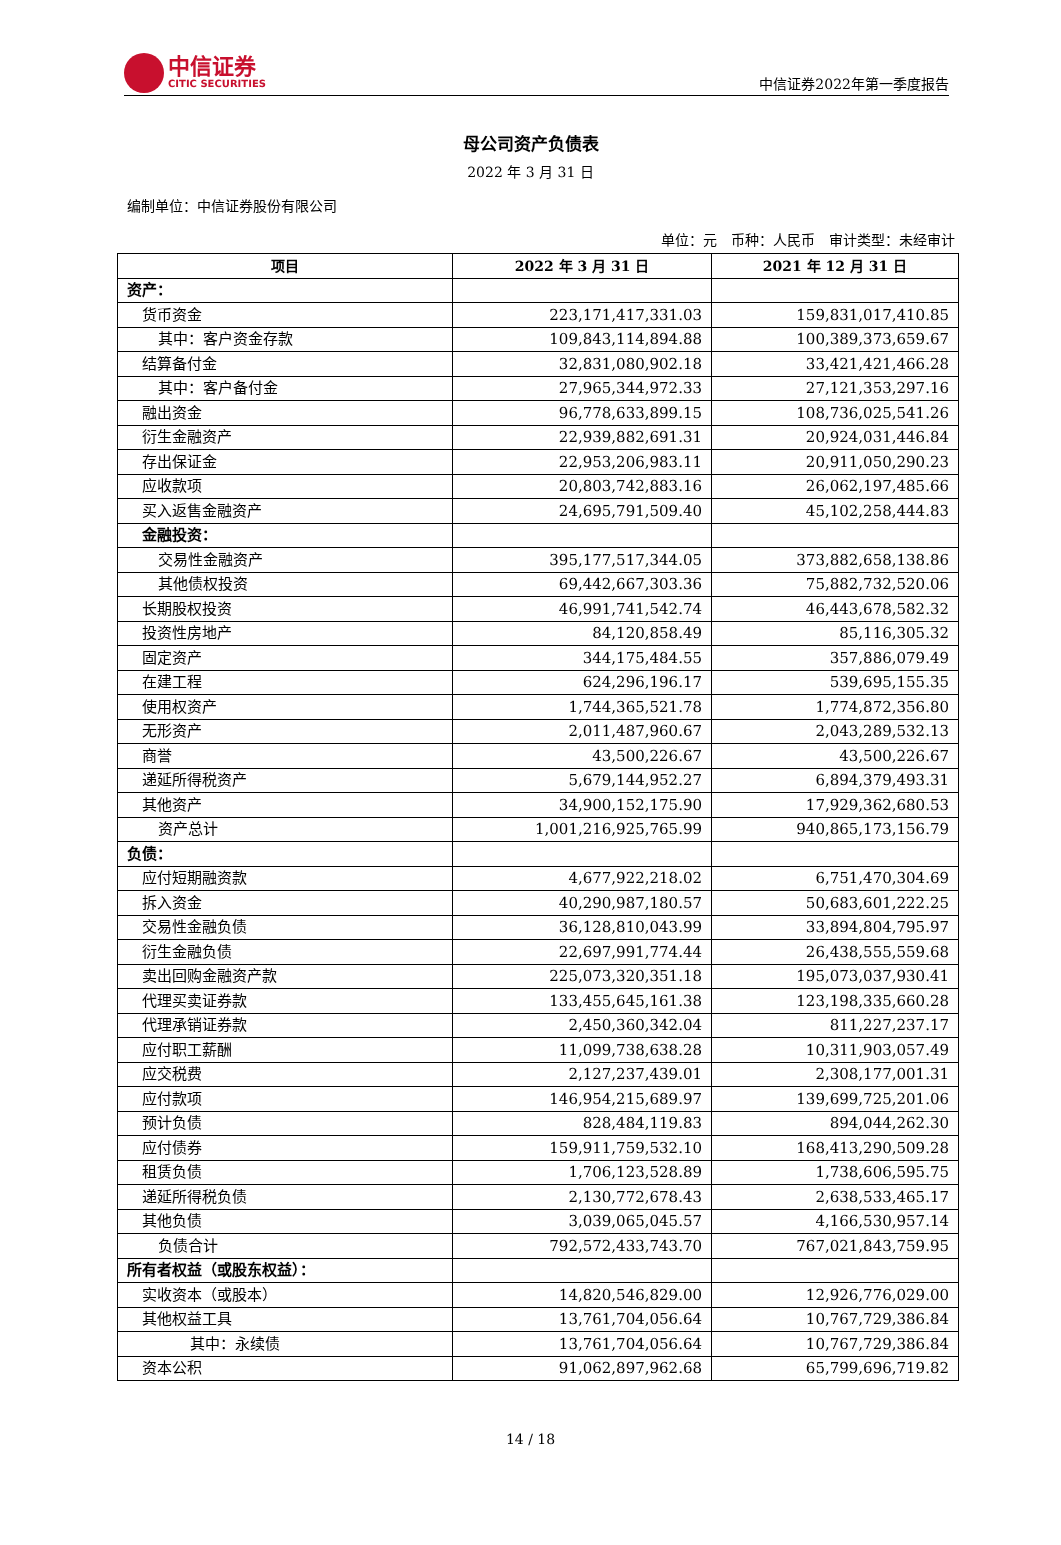中信证券
CITIC SECURITIES
中信证券2022年第一季度报告
母公司资产负债表
2022 年 3 月 31 日
编制单位：中信证券股份有限公司
单位：元　币种：人民币　审计类型：未经审计
| 项目 | 2022 年 3 月 31 日 | 2021 年 12 月 31 日 |
| --- | --- | --- |
| 资产： | | |
| 货币资金 | 223,171,417,331.03 | 159,831,017,410.85 |
| 其中：客户资金存款 | 109,843,114,894.88 | 100,389,373,659.67 |
| 结算备付金 | 32,831,080,902.18 | 33,421,421,466.28 |
| 其中：客户备付金 | 27,965,344,972.33 | 27,121,353,297.16 |
| 融出资金 | 96,778,633,899.15 | 108,736,025,541.26 |
| 衍生金融资产 | 22,939,882,691.31 | 20,924,031,446.84 |
| 存出保证金 | 22,953,206,983.11 | 20,911,050,290.23 |
| 应收款项 | 20,803,742,883.16 | 26,062,197,485.66 |
| 买入返售金融资产 | 24,695,791,509.40 | 45,102,258,444.83 |
| 金融投资： | | |
| 交易性金融资产 | 395,177,517,344.05 | 373,882,658,138.86 |
| 其他债权投资 | 69,442,667,303.36 | 75,882,732,520.06 |
| 长期股权投资 | 46,991,741,542.74 | 46,443,678,582.32 |
| 投资性房地产 | 84,120,858.49 | 85,116,305.32 |
| 固定资产 | 344,175,484.55 | 357,886,079.49 |
| 在建工程 | 624,296,196.17 | 539,695,155.35 |
| 使用权资产 | 1,744,365,521.78 | 1,774,872,356.80 |
| 无形资产 | 2,011,487,960.67 | 2,043,289,532.13 |
| 商誉 | 43,500,226.67 | 43,500,226.67 |
| 递延所得税资产 | 5,679,144,952.27 | 6,894,379,493.31 |
| 其他资产 | 34,900,152,175.90 | 17,929,362,680.53 |
| 资产总计 | 1,001,216,925,765.99 | 940,865,173,156.79 |
| 负债： | | |
| 应付短期融资款 | 4,677,922,218.02 | 6,751,470,304.69 |
| 拆入资金 | 40,290,987,180.57 | 50,683,601,222.25 |
| 交易性金融负债 | 36,128,810,043.99 | 33,894,804,795.97 |
| 衍生金融负债 | 22,697,991,774.44 | 26,438,555,559.68 |
| 卖出回购金融资产款 | 225,073,320,351.18 | 195,073,037,930.41 |
| 代理买卖证券款 | 133,455,645,161.38 | 123,198,335,660.28 |
| 代理承销证券款 | 2,450,360,342.04 | 811,227,237.17 |
| 应付职工薪酬 | 11,099,738,638.28 | 10,311,903,057.49 |
| 应交税费 | 2,127,237,439.01 | 2,308,177,001.31 |
| 应付款项 | 146,954,215,689.97 | 139,699,725,201.06 |
| 预计负债 | 828,484,119.83 | 894,044,262.30 |
| 应付债券 | 159,911,759,532.10 | 168,413,290,509.28 |
| 租赁负债 | 1,706,123,528.89 | 1,738,606,595.75 |
| 递延所得税负债 | 2,130,772,678.43 | 2,638,533,465.17 |
| 其他负债 | 3,039,065,045.57 | 4,166,530,957.14 |
| 负债合计 | 792,572,433,743.70 | 767,021,843,759.95 |
| 所有者权益（或股东权益）： | | |
| 实收资本（或股本） | 14,820,546,829.00 | 12,926,776,029.00 |
| 其他权益工具 | 13,761,704,056.64 | 10,767,729,386.84 |
| 其中：永续债 | 13,761,704,056.64 | 10,767,729,386.84 |
| 资本公积 | 91,062,897,962.68 | 65,799,696,719.82 |
14 / 18